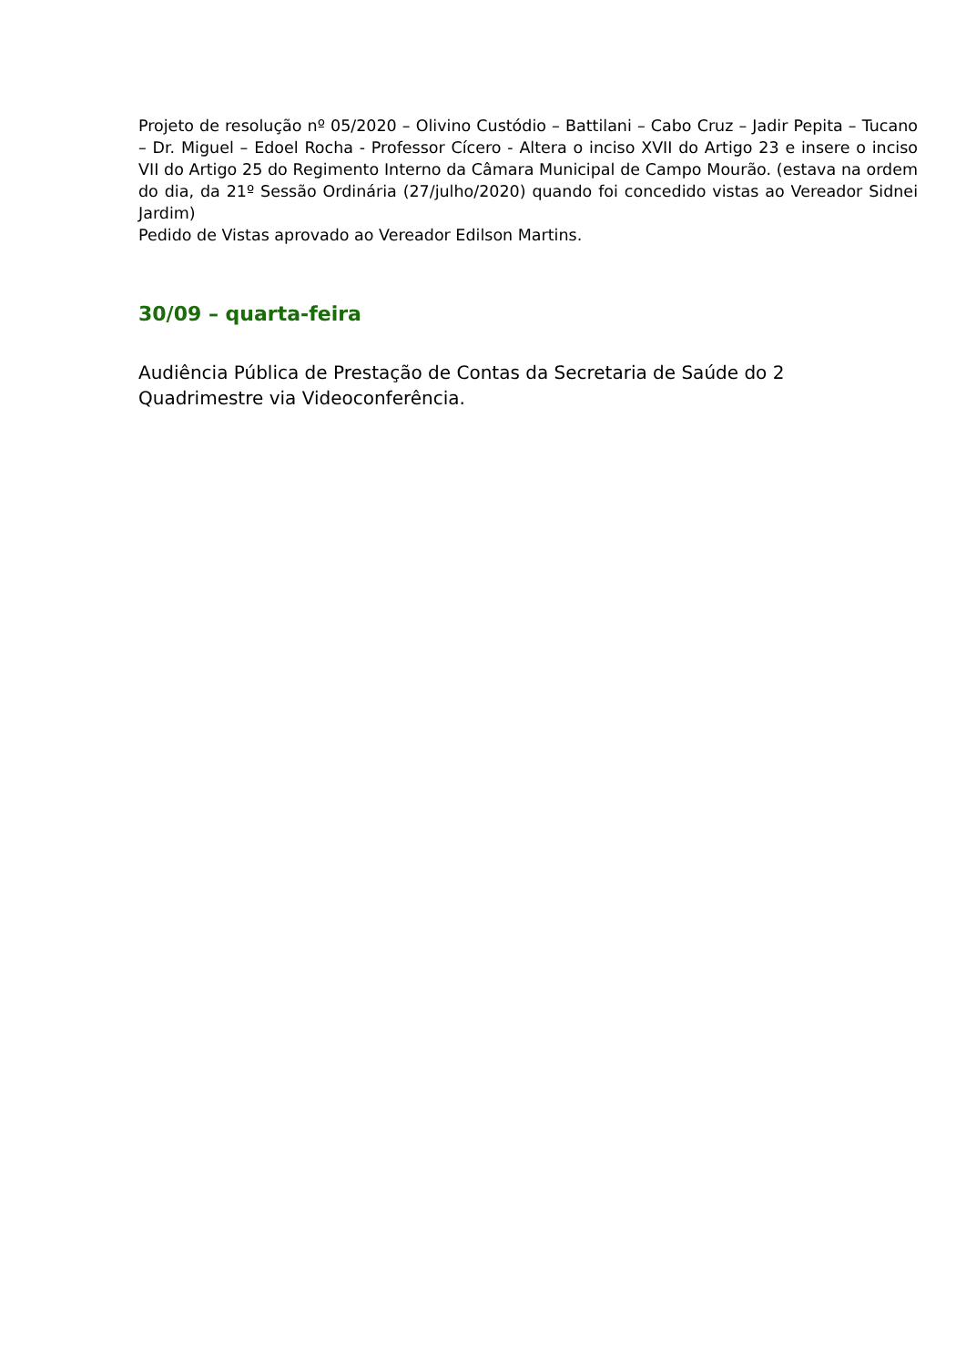Projeto de resolução nº 05/2020 – Olivino Custódio – Battilani – Cabo Cruz – Jadir Pepita – Tucano – Dr. Miguel – Edoel Rocha - Professor Cícero - Altera o inciso XVII do Artigo 23 e insere o inciso VII do Artigo 25 do Regimento Interno da Câmara Municipal de Campo Mourão. (estava na ordem do dia, da 21º Sessão Ordinária (27/julho/2020) quando foi concedido vistas ao Vereador Sidnei Jardim)
Pedido de Vistas aprovado ao Vereador Edilson Martins.
30/09 – quarta-feira
Audiência Pública de Prestação de Contas da Secretaria de Saúde do 2
Quadrimestre via Videoconferência.